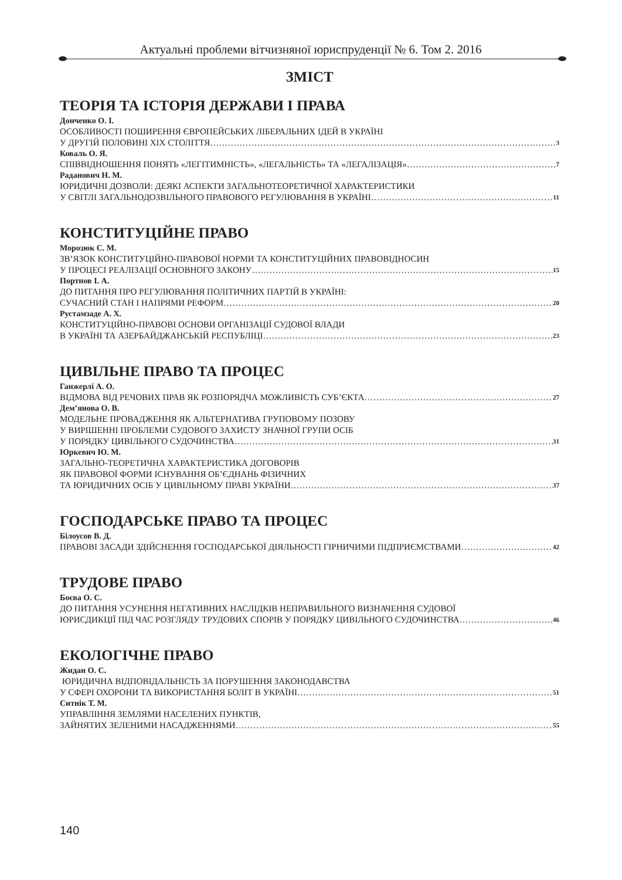Актуальні проблеми вітчизняної юриспруденції № 6. Том 2. 2016
ЗМІСТ
ТЕОРІЯ ТА ІСТОРІЯ ДЕРЖАВИ І ПРАВА
Донченко О. І.
ОСОБЛИВОСТІ ПОШИРЕННЯ ЄВРОПЕЙСЬКИХ ЛІБЕРАЛЬНИХ ІДЕЙ В УКРАЇНІ
У ДРУГІЙ ПОЛОВИНІ ХІХ СТОЛІТТЯ 3
Коваль О. Я.
СПІВВІДНОШЕННЯ ПОНЯТЬ «ЛЕГІТИМНІСТЬ», «ЛЕГАЛЬНІСТЬ» ТА «ЛЕГАЛІЗАЦІЯ» 7
Раданович Н. М.
ЮРИДИЧНІ ДОЗВОЛИ: ДЕЯКІ АСПЕКТИ ЗАГАЛЬНОТЕОРЕТИЧНОЇ ХАРАКТЕРИСТИКИ
У СВІТЛІ ЗАГАЛЬНОДОЗВІЛЬНОГО ПРАВОВОГО РЕГУЛЮВАННЯ В УКРАЇНІ 11
КОНСТИТУЦІЙНЕ ПРАВО
Морозюк С. М.
ЗВ’ЯЗОК КОНСТИТУЦІЙНО-ПРАВОВОЇ НОРМИ ТА КОНСТИТУЦІЙНИХ ПРАВОВІДНОСИН
У ПРОЦЕСІ РЕАЛІЗАЦІЇ ОСНОВНОГО ЗАКОНУ 15
Портнов І. А.
ДО ПИТАННЯ ПРО РЕГУЛЮВАННЯ ПОЛІТИЧНИХ ПАРТІЙ В УКРАЇНІ:
СУЧАСНИЙ СТАН І НАПРЯМИ РЕФОРМ 20
Рустамзаде А. Х.
КОНСТИТУЦІЙНО-ПРАВОВІ ОСНОВИ ОРГАНІЗАЦІЇ СУДОВОЇ ВЛАДИ
В УКРАЇНІ ТА АЗЕРБАЙДЖАНСЬКІЙ РЕСПУБЛІЦІ 23
ЦИВІЛЬНЕ ПРАВО ТА ПРОЦЕС
Ганжерлі А. О.
ВІДМОВА ВІД РЕЧОВИХ ПРАВ ЯК РОЗПОРЯДЧА МОЖЛИВІСТЬ СУБ’ЄКТА 27
Дем’янова О. В.
МОДЕЛЬНЕ ПРОВАДЖЕННЯ ЯК АЛЬТЕРНАТИВА ГРУПОВОМУ ПОЗОВУ
У ВИРІШЕННІ ПРОБЛЕМИ СУДОВОГО ЗАХИСТУ ЗНАЧНОЇ ГРУПИ ОСІБ
У ПОРЯДКУ ЦИВІЛЬНОГО СУДОЧИНСТВА 31
Юркевич Ю. М.
ЗАГАЛЬНО-ТЕОРЕТИЧНА ХАРАКТЕРИСТИКА ДОГОВОРІВ
ЯК ПРАВОВОЇ ФОРМИ ІСНУВАННЯ ОБ’ЄДНАНЬ ФІЗИЧНИХ
ТА ЮРИДИЧНИХ ОСІБ У ЦИВІЛЬНОМУ ПРАВІ УКРАЇНИ 37
ГОСПОДАРСЬКЕ ПРАВО ТА ПРОЦЕС
Білоусов В. Д.
ПРАВОВІ ЗАСАДИ ЗДІЙСНЕННЯ ГОСПОДАРСЬКОЇ ДІЯЛЬНОСТІ ГІРНИЧИМИ ПІДПРИЄМСТВАМИ 42
ТРУДОВЕ ПРАВО
Боєва О. С.
ДО ПИТАННЯ УСУНЕННЯ НЕГАТИВНИХ НАСЛІДКІВ НЕПРАВИЛЬНОГО ВИЗНАЧЕННЯ СУДОВОЇ
ЮРИСДИКЦІЇ ПІД ЧАС РОЗГЛЯДУ ТРУДОВИХ СПОРІВ У ПОРЯДКУ ЦИВІЛЬНОГО СУДОЧИНСТВА 46
ЕКОЛОГІЧНЕ ПРАВО
Жидан О. С.
ЮРИДИЧНА ВІДПОВІДАЛЬНІСТЬ ЗА ПОРУШЕННЯ ЗАКОНОДАВСТВА
У СФЕРІ ОХОРОНИ ТА ВИКОРИСТАННЯ БОЛІТ В УКРАЇНІ 51
Ситнік Т. М.
УПРАВЛІННЯ ЗЕМЛЯМИ НАСЕЛЕНИХ ПУНКТІВ,
ЗАЙНЯТИХ ЗЕЛЕНИМИ НАСАДЖЕННЯМИ 55
140